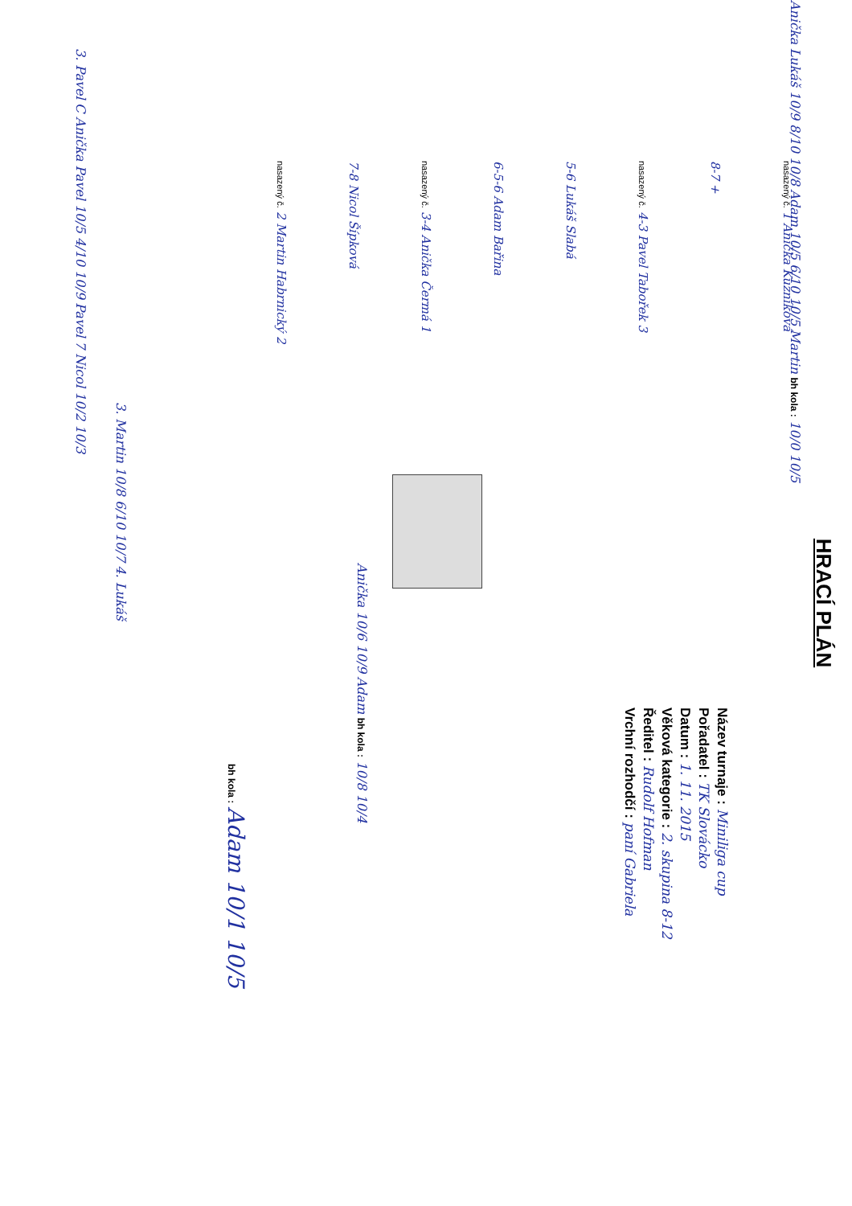HRACÍ PLÁN
nasazený č. 1 Anička Kuzníková
8-7 +
nasazený č. 4-3 Pavel Tabořek 3
5-6 Lukáš Slabá
6-5-6 Adam Bařina
nasazený č. 3-4 Anička Čermá 1
7-8 Nicol Šípková
nasazený č. 2 Martin Habrnický 2
Anička Lukáš 10/9 8/10 10/8 Adam 10/5 6/10 10/5 Martin bh kola : 10/0 10/5
Anička 10/6 10/9 Adam bh kola : 10/8 10/4
bh kola : Adam 10/1 10/5
3. Martin 10/8 6/10 10/7 4. Lukáš
3. Pavel C Anička Pavel 10/5 4/10 10/9 Pavel 7 Nicol 10/2 10/3
Název turnaje : Miniliga cup
Pořadatel : TK Slovácko
Datum : 1. 11. 2015
Věková kategorie : 2. skupina 8-12
Ředitel : Rudolf Hofman
Vrchní rozhodčí : paní Gabriela